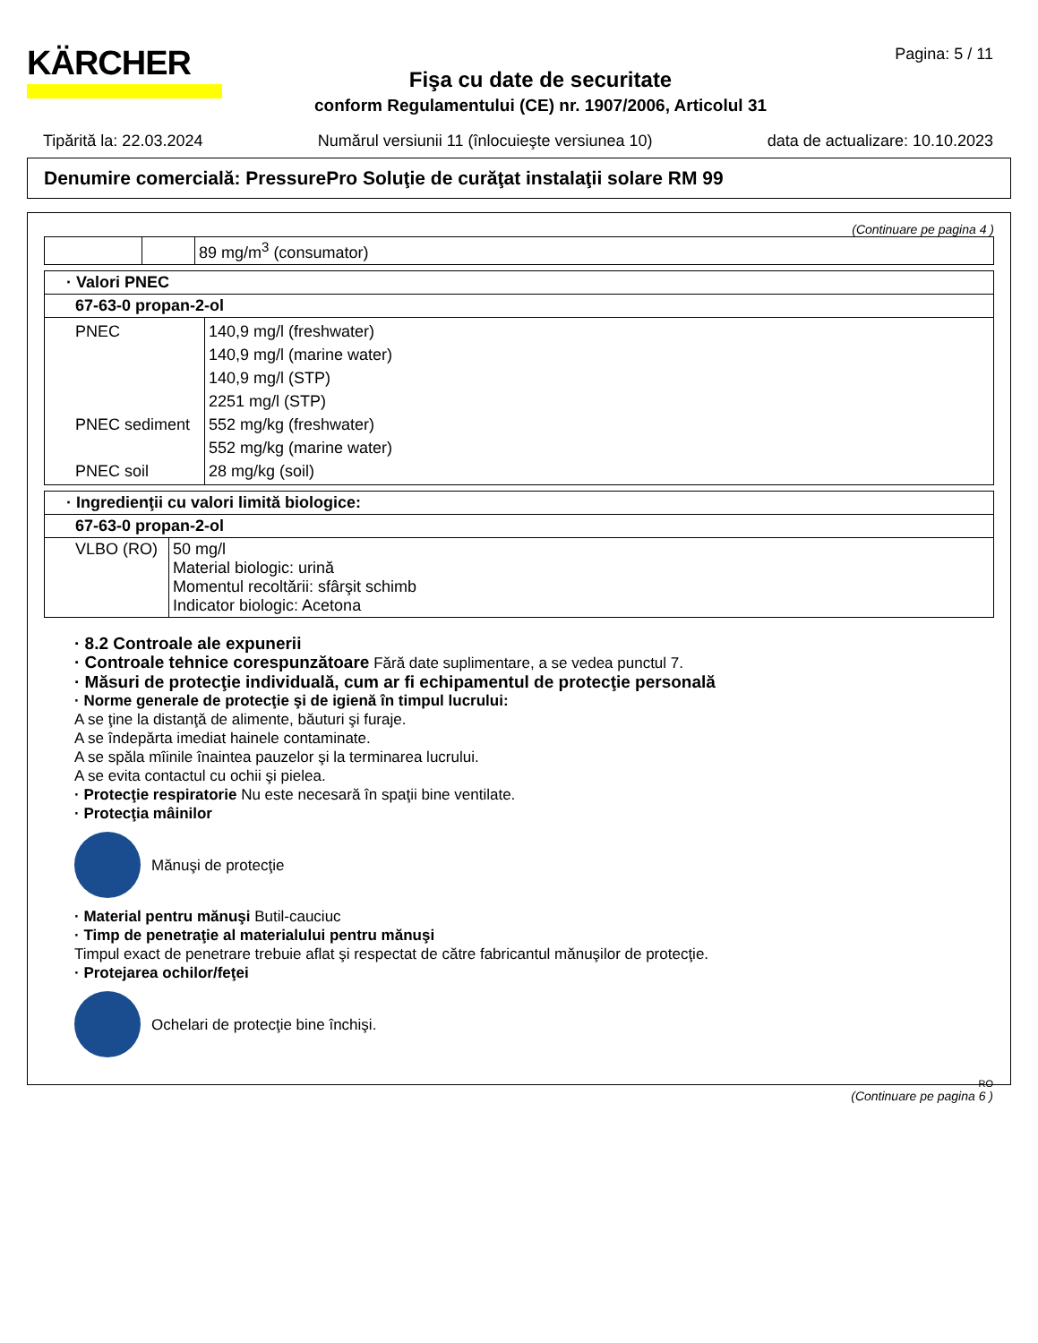KÄRCHER
Fişa cu date de securitate
conform Regulamentului (CE) nr. 1907/2006, Articolul 31
Pagina: 5 / 11
Tipărită la: 22.03.2024 Numărul versiunii 11 (înlocuieşte versiunea 10) data de actualizare: 10.10.2023
Denumire comercială: PressurePro Soluţie de curăţat instalaţii solare RM 99
(Continuare pe pagina 4 )
| | | 89 mg/m<sup>3</sup> (consumator) |
| · Valori PNEC | |
| 67-63-0 propan-2-ol | |
| PNEC PNEC sediment PNEC soil | 140,9 mg/l (freshwater) 140,9 mg/l (marine water) 140,9 mg/l (STP) 2251 mg/l (STP) 552 mg/kg (freshwater) 552 mg/kg (marine water) 28 mg/kg (soil) |
| · Ingredienţii cu valori limită biologice: | |
| 67-63-0 propan-2-ol | |
| VLBO (RO) | 50 mg/l Material biologic: urină Momentul recoltării: sfârşit schimb Indicator biologic: Acetona |
· 8.2 Controale ale expunerii
· Controale tehnice corespunzătoare Fără date suplimentare, a se vedea punctul 7.
· Măsuri de protecţie individuală, cum ar fi echipamentul de protecţie personală
· Norme generale de protecţie şi de igienă în timpul lucrului:
A se ţine la distanţă de alimente, băuturi şi furaje.
A se îndepărta imediat hainele contaminate.
A se spăla mîinile înaintea pauzelor şi la terminarea lucrului.
A se evita contactul cu ochii şi pielea.
· Protecţie respiratorie Nu este necesară în spaţii bine ventilate.
· Protecţia mâinilor
Mănuşi de protecţie
· Material pentru mănuşi Butil-cauciuc
· Timp de penetraţie al materialului pentru mănuşi
Timpul exact de penetrare trebuie aflat şi respectat de către fabricantul mănuşilor de protecţie.
· Protejarea ochilor/feţei
Ochelari de protecţie bine închişi.
RO
(Continuare pe pagina 6 )